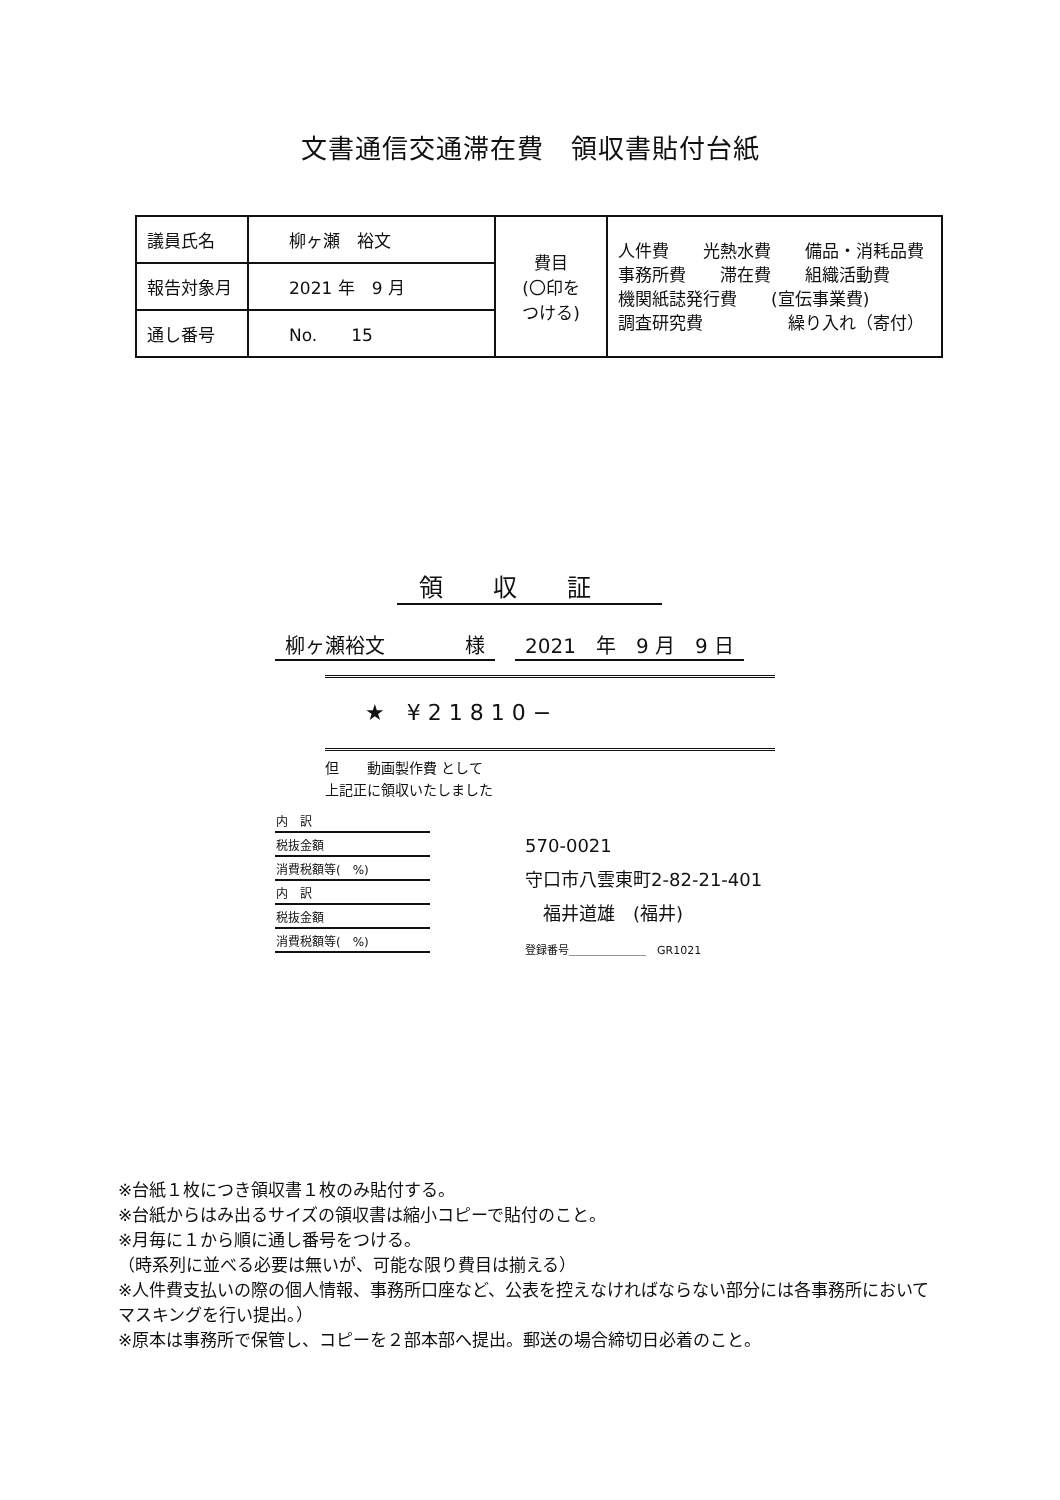文書通信交通滞在費　領収書貼付台紙
| 議員氏名 | 柳ヶ瀬 裕文 | 費目 (〇印を つける) | 人件費 光熱水費 備品・消耗品費 事務所費 滞在費 組織活動費 機関紙誌発行費 (宣伝事業費) 調査研究費 繰り入れ（寄付） |
| 報告対象月 | 2021 年 9 月 | | |
| 通し番号 | No. 15 | | |
領収証
柳ヶ瀬裕文　　　　様 2021　年　9 月　9 日
★　¥ 2 1 8 1 0 −
但　　動画製作費 として
上記正に領収いたしました
| 内 訳 |
| 税抜金額 |
| 消費税額等( %) |
| 内 訳 |
| 税抜金額 |
| 消費税額等( %) |
570-0021
守口市八雲東町2-82-21-401
　福井道雄　(福井)
登録番号＿＿＿＿＿＿＿　GR1021
※台紙１枚につき領収書１枚のみ貼付する。
※台紙からはみ出るサイズの領収書は縮小コピーで貼付のこと。
※月毎に１から順に通し番号をつける。
（時系列に並べる必要は無いが、可能な限り費目は揃える）
※人件費支払いの際の個人情報、事務所口座など、公表を控えなければならない部分には各事務所においてマスキングを行い提出。）
※原本は事務所で保管し、コピーを２部本部へ提出。郵送の場合締切日必着のこと。